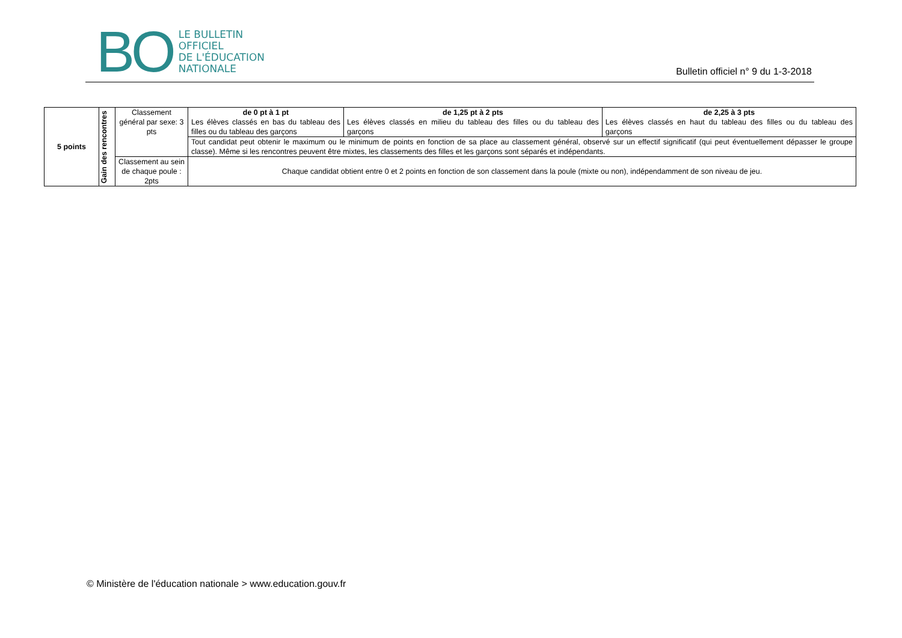BO
LE BULLETIN
OFFICIEL
DE L'ÉDUCATION
NATIONALE
Bulletin officiel n° 9 du 1-3-2018
| 5 points | Gain des rencontres | Classement général par sexe: 3 pts | de 0 pt à 1 pt Les élèves classés en bas du tableau des filles ou du tableau des garçons | de 1,25 pt à 2 pts Les élèves classés en milieu du tableau des filles ou du tableau des garçons | de 2,25 à 3 pts Les élèves classés en haut du tableau des filles ou du tableau des garçons |
| | | | Tout candidat peut obtenir le maximum ou le minimum de points en fonction de sa place au classement général, observé sur un effectif significatif (qui peut éventuellement dépasser le groupe classe). Même si les rencontres peuvent être mixtes, les classements des filles et les garçons sont séparés et indépendants. | | |
| | | Classement au sein de chaque poule : 2pts | Chaque candidat obtient entre 0 et 2 points en fonction de son classement dans la poule (mixte ou non), indépendamment de son niveau de jeu. | | |
© Ministère de l'éducation nationale > www.education.gouv.fr